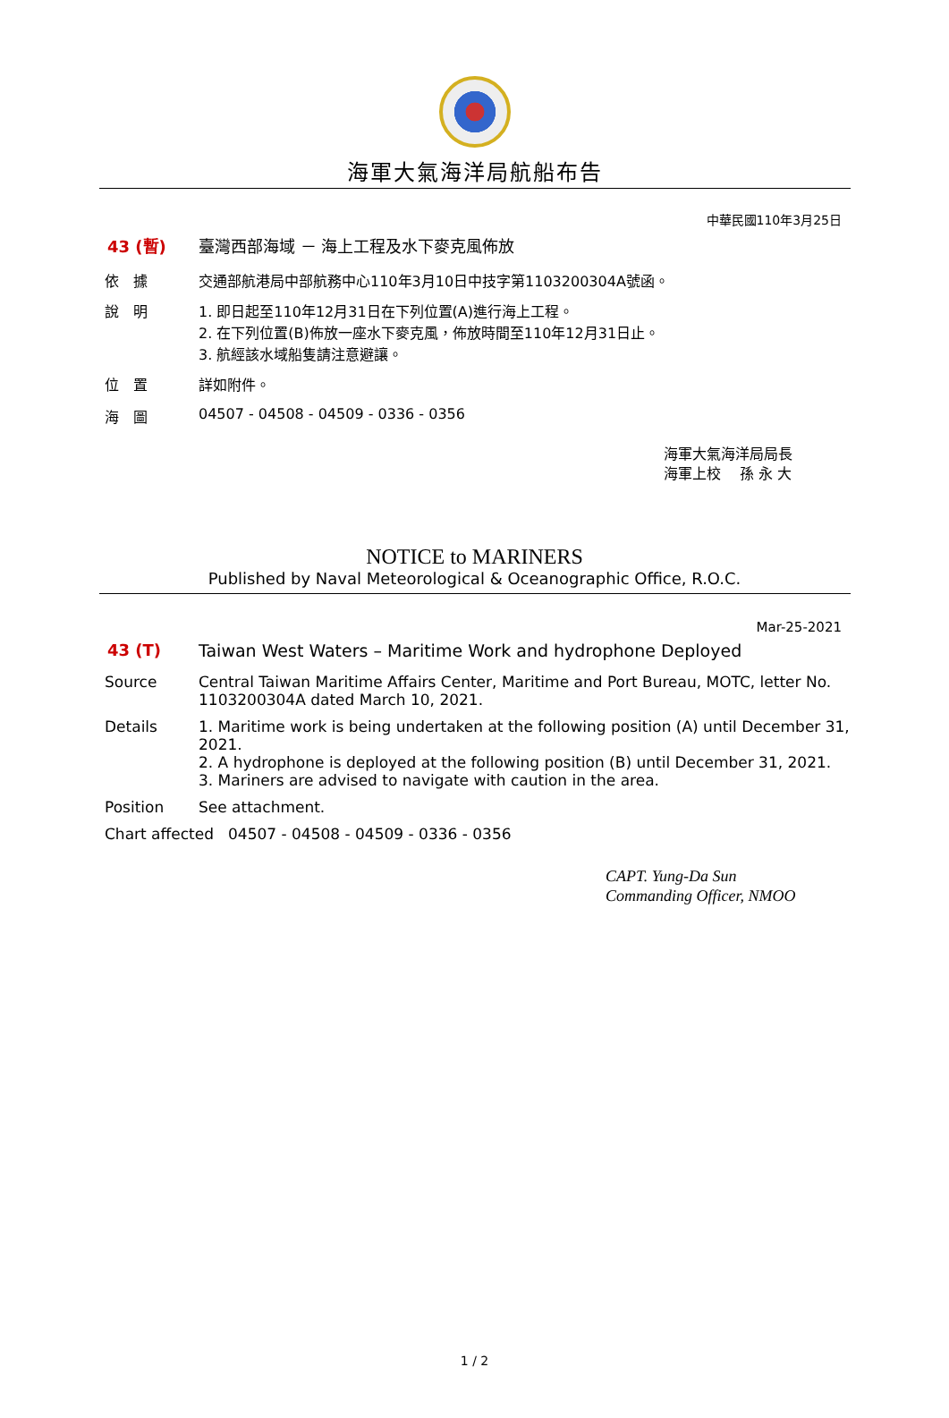海軍大氣海洋局航船布告
中華民國110年3月25日
43 (暫) 臺灣西部海域 － 海上工程及水下麥克風佈放
依　據 交通部航港局中部航務中心110年3月10日中技字第1103200304A號函。
說　明 1. 即日起至110年12月31日在下列位置(A)進行海上工程。
2. 在下列位置(B)佈放一座水下麥克風，佈放時間至110年12月31日止。
3. 航經該水域船隻請注意避讓。
位　置 詳如附件。
海　圖 04507 - 04508 - 04509 - 0336 - 0356
海軍大氣海洋局局長
海軍上校　 孫 永 大
NOTICE to MARINERS
Published by Naval Meteorological & Oceanographic Office, R.O.C.
Mar-25-2021
43 (T) Taiwan West Waters – Maritime Work and hydrophone Deployed
Source Central Taiwan Maritime Affairs Center, Maritime and Port Bureau, MOTC, letter No. 1103200304A dated March 10, 2021.
Details 1. Maritime work is being undertaken at the following position (A) until December 31, 2021.
2. A hydrophone is deployed at the following position (B) until December 31, 2021.
3. Mariners are advised to navigate with caution in the area.
Position See attachment.
Chart affected
04507 - 04508 - 04509 - 0336 - 0356
CAPT. Yung-Da Sun
Commanding Officer, NMOO
1 / 2